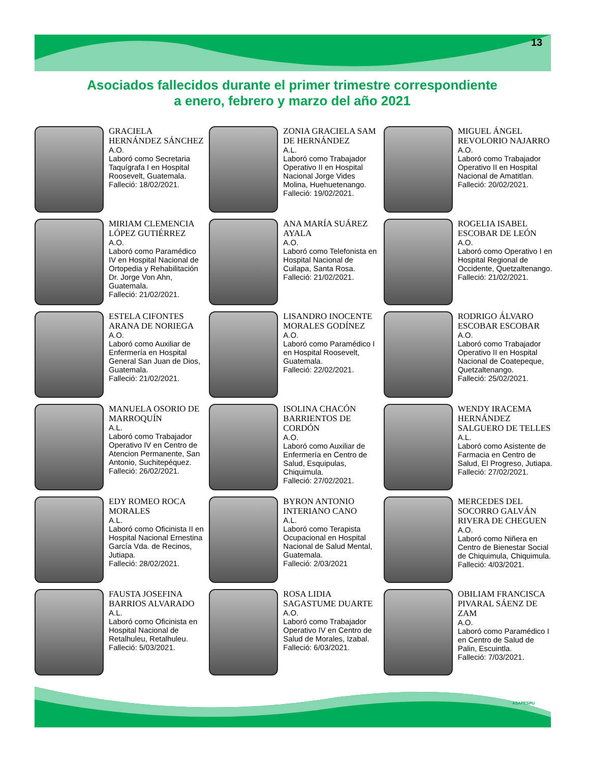13
Asociados fallecidos durante el primer trimestre correspondiente
a enero, febrero y marzo del año 2021
GRACIELA HERNÁNDEZ SÁNCHEZ
A.O.
Laboró como Secretaria Taquígrafa I en Hospital Roosevelt, Guatemala.
Falleció: 18/02/2021.
ZONIA GRACIELA SAM DE HERNÁNDEZ
A.L.
Laboró como Trabajador Operativo II en Hospital Nacional Jorge Vides Molina, Huehuetenango.
Falleció: 19/02/2021.
MIGUEL ÁNGEL REVOLORIO NAJARRO
A.O.
Laboró como Trabajador Operativo II en Hospital Nacional de Amatitlan.
Falleció: 20/02/2021.
MIRIAM CLEMENCIA LÓPEZ GUTIÉRREZ
A.O.
Laboró como Paramédico IV en Hospital Nacional de Ortopedia y Rehabilitación Dr. Jorge Von Ahn, Guatemala.
Falleció: 21/02/2021.
ANA MARÍA SUÁREZ AYALA
A.O.
Laboró como Telefonista en Hospital Nacional de Cuilapa, Santa Rosa.
Falleció: 21/02/2021.
ROGELIA ISABEL ESCOBAR DE LEÓN
A.O.
Laboró como Operativo I en Hospital Regional de Occidente, Quetzaltenango.
Falleció: 21/02/2021.
ESTELA CIFONTES ARANA DE NORIEGA
A.O.
Laboró como Auxiliar de Enfermería en Hospital General San Juan de Dios, Guatemala.
Falleció: 21/02/2021.
LISANDRO INOCENTE MORALES GODÍNEZ
A.O.
Laboró como Paramédico I en Hospital Roosevelt, Guatemala.
Falleció: 22/02/2021.
RODRIGO ÁLVARO ESCOBAR ESCOBAR
A.O.
Laboró como Trabajador Operativo II en Hospital Nacional de Coatepeque, Quetzaltenango.
Falleció: 25/02/2021.
MANUELA OSORIO DE MARROQUÍN
A.L.
Laboró como Trabajador Operativo IV en Centro de Atencion Permanente, San Antonio, Suchitepéquez.
Falleció: 26/02/2021.
ISOLINA CHACÓN BARRIENTOS DE CORDÓN
A.O.
Laboró como Auxiliar de Enfermería en Centro de Salud, Esquipulas, Chiquimula.
Falleció: 27/02/2021.
WENDY IRACEMA HERNÁNDEZ SALGUERO DE TELLES
A.L.
Laboró como Asistente de Farmacia en Centro de Salud, El Progreso, Jutiapa.
Falleció: 27/02/2021.
EDY ROMEO ROCA MORALES
A.L.
Laboró como Oficinista II en Hospital Nacional Ernestina García Vda. de Recinos, Jutiapa.
Falleció: 28/02/2021.
BYRON ANTONIO INTERIANO CANO
A.L.
Laboró como Terapista Ocupacional en Hospital Nacional de Salud Mental, Guatemala.
Falleció: 2/03/2021
MERCEDES DEL SOCORRO GALVÁN RIVERA DE CHEGUEN
A.O.
Laboró como Niñera en Centro de Bienestar Social de Chiquimula, Chiquimula.
Falleció: 4/03/2021.
FAUSTA JOSEFINA BARRIOS ALVARADO
A.L.
Laboró como Oficinista en Hospital Nacional de Retalhuleu, Retalhuleu.
Falleció: 5/03/2021.
ROSA LIDIA SAGASTUME DUARTE
A.O.
Laboró como Trabajador Operativo IV en Centro de Salud de Morales, Izabal.
Falleció: 6/03/2021.
OBILIAM FRANCISCA PIVARAL SÁENZ DE ZAM
A.O.
Laboró como Paramédico I en Centro de Salud de Palin, Escuintla.
Falleció: 7/03/2021.
ASAPESPU